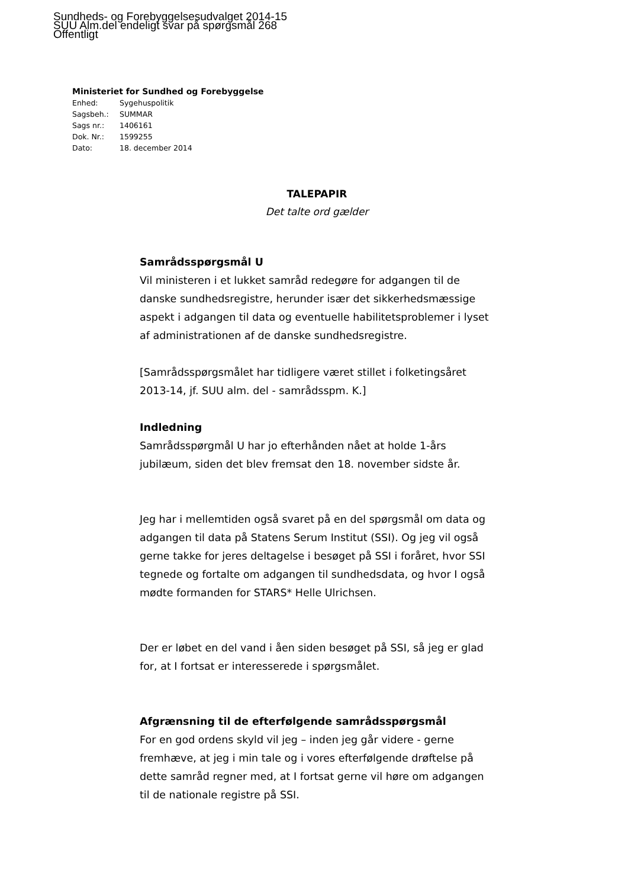Sundheds- og Forebyggelsesudvalget 2014-15
SUU Alm.del endeligt svar på spørgsmål 268
Offentligt
Ministeriet for Sundhed og Forebyggelse
| Enhed: | Sygehuspolitik |
| Sagsbeh.: | SUMMAR |
| Sags nr.: | 1406161 |
| Dok. Nr.: | 1599255 |
| Dato: | 18. december 2014 |
TALEPAPIR
Det talte ord gælder
Samrådsspørgsmål U
Vil ministeren i et lukket samråd redegøre for adgangen til de danske sundhedsregistre, herunder især det sikkerhedsmæssige aspekt i adgangen til data og eventuelle habilitetsproblemer i lyset af administrationen af de danske sundhedsregistre.
[Samrådsspørgsmålet har tidligere været stillet i folketingsåret 2013-14, jf. SUU alm. del - samrådsspm. K.]
Indledning
Samrådsspørgmål U har jo efterhånden nået at holde 1-års jubilæum, siden det blev fremsat den 18. november sidste år.
Jeg har i mellemtiden også svaret på en del spørgsmål om data og adgangen til data på Statens Serum Institut (SSI). Og jeg vil også gerne takke for jeres deltagelse i besøget på SSI i foråret, hvor SSI tegnede og fortalte om adgangen til sundhedsdata, og hvor I også mødte formanden for STARS* Helle Ulrichsen.
Der er løbet en del vand i åen siden besøget på SSI, så jeg er glad for, at I fortsat er interesserede i spørgsmålet.
Afgrænsning til de efterfølgende samrådsspørgsmål
For en god ordens skyld vil jeg – inden jeg går videre - gerne fremhæve, at jeg i min tale og i vores efterfølgende drøftelse på dette samråd regner med, at I fortsat gerne vil høre om adgangen til de nationale registre på SSI.